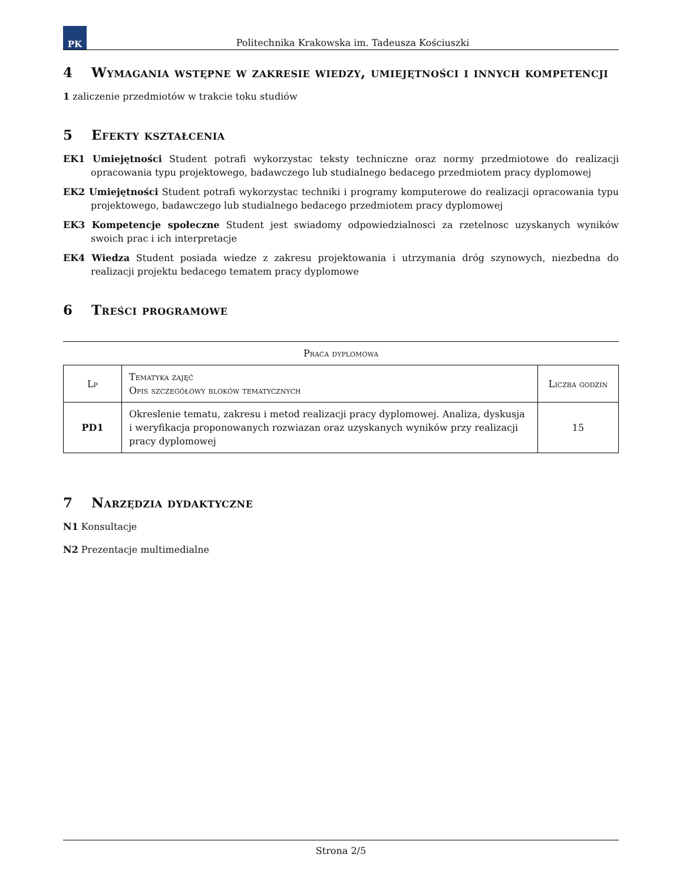PK
Politechnika Krakowska im. Tadeusza Kościuszki
4 Wymagania wstępne w zakresie wiedzy, umiejętności i innych kompetencji
1 zaliczenie przedmiotów w trakcie toku studiów
5 Efekty kształcenia
EK1 Umiejętności Student potrafi wykorzystac teksty techniczne oraz normy przedmiotowe do realizacji opracowania typu projektowego, badawczego lub studialnego bedacego przedmiotem pracy dyplomowej
EK2 Umiejętności Student potrafi wykorzystac techniki i programy komputerowe do realizacji opracowania typu projektowego, badawczego lub studialnego bedacego przedmiotem pracy dyplomowej
EK3 Kompetencje społeczne Student jest swiadomy odpowiedzialnosci za rzetelnosc uzyskanych wyników swoich prac i ich interpretacje
EK4 Wiedza Student posiada wiedze z zakresu projektowania i utrzymania dróg szynowych, niezbedna do realizacji projektu bedacego tematem pracy dyplomowe
6 Treści programowe
Praca dyplomowa
| Lp | Tematyka zajęć Opis szczegółowy bloków tematycznych | Liczba godzin |
| --- | --- | --- |
| PD1 | Okreslenie tematu, zakresu i metod realizacji pracy dyplomowej. Analiza, dyskusja i weryfikacja proponowanych rozwiazan oraz uzyskanych wyników przy realizacji pracy dyplomowej | 15 |
7 Narzędzia dydaktyczne
N1 Konsultacje
N2 Prezentacje multimedialne
Strona 2/5